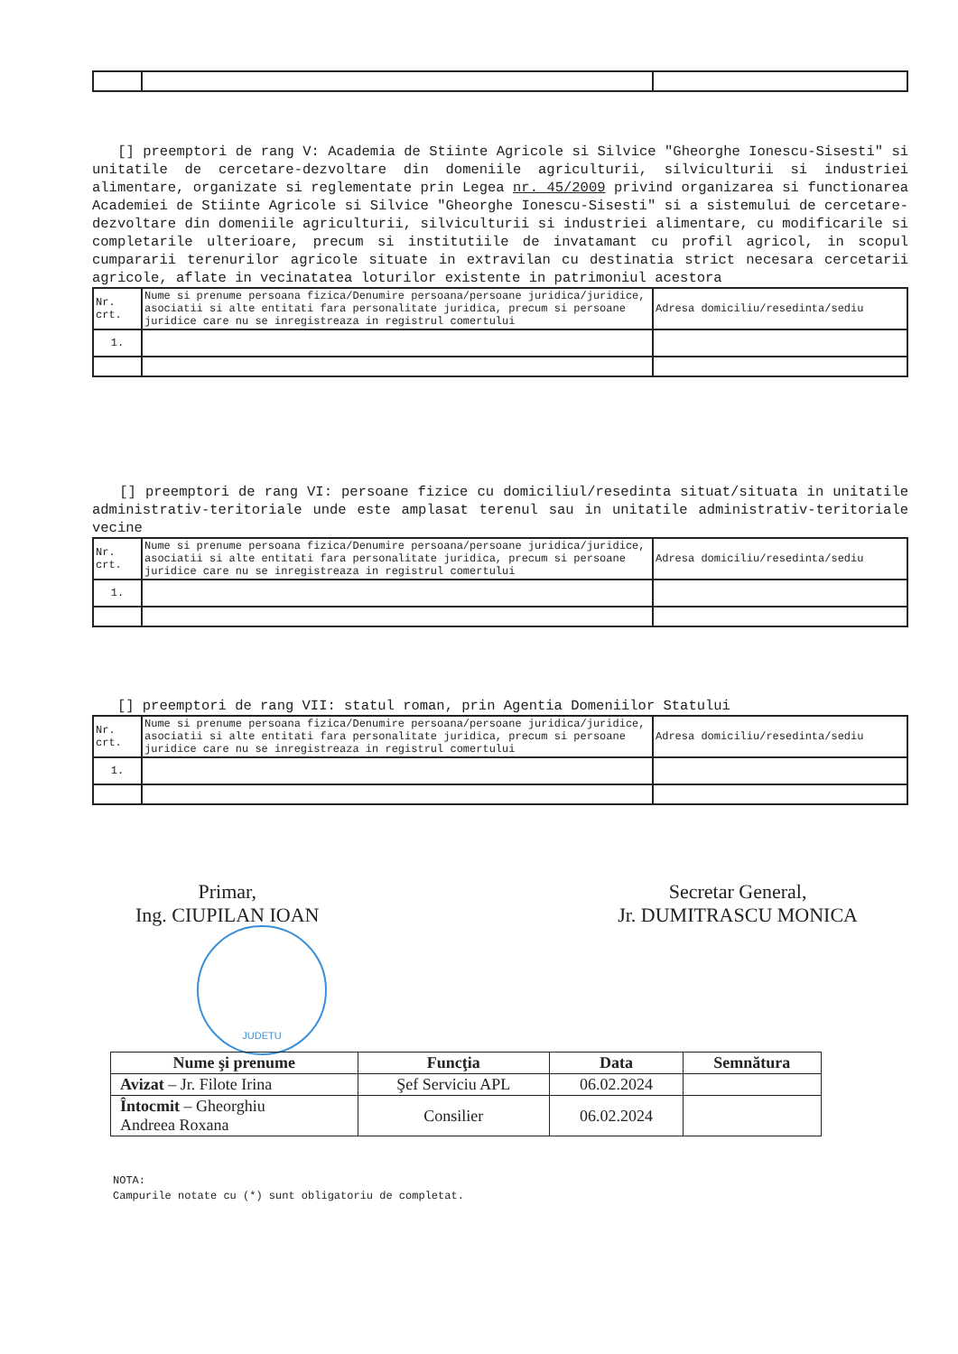[] preemptori de rang V: Academia de Stiinte Agricole si Silvice "Gheorghe Ionescu-Sisesti" si unitatile de cercetare-dezvoltare din domeniile agriculturii, silviculturii si industriei alimentare, organizate si reglementate prin Legea nr. 45/2009 privind organizarea si functionarea Academiei de Stiinte Agricole si Silvice "Gheorghe Ionescu-Sisesti" si a sistemului de cercetare-dezvoltare din domeniile agriculturii, silviculturii si industriei alimentare, cu modificarile si completarile ulterioare, precum si institutiile de invatamant cu profil agricol, in scopul cumpararii terenurilor agricole situate in extravilan cu destinatia strict necesara cercetarii agricole, aflate in vecinatatea loturilor existente in patrimoniul acestora
| Nr. crt. | Nume si prenume persoana fizica/Denumire persoana/persoane juridica/juridice, asociatii si alte entitati fara personalitate juridica, precum si persoane juridice care nu se inregistreaza in registrul comertului | Adresa domiciliu/resedinta/sediu |
| 1. | | |
[] preemptori de rang VI: persoane fizice cu domiciliul/resedinta situat/situata in unitatile administrativ-teritoriale unde este amplasat terenul sau in unitatile administrativ-teritoriale vecine
| Nr. crt. | Nume si prenume persoana fizica/Denumire persoana/persoane juridica/juridice, asociatii si alte entitati fara personalitate juridica, precum si persoane juridice care nu se inregistreaza in registrul comertului | Adresa domiciliu/resedinta/sediu |
| 1. | | |
[] preemptori de rang VII: statul roman, prin Agentia Domeniilor Statului
| Nr. crt. | Nume si prenume persoana fizica/Denumire persoana/persoane juridica/juridice, asociatii si alte entitati fara personalitate juridica, precum si persoane juridice care nu se inregistreaza in registrul comertului | Adresa domiciliu/resedinta/sediu |
| 1. | | |
Primar,
Ing. CIUPILAN IOAN
Secretar General,
Jr. DUMITRASCU MONICA
JUDETU
| Nume şi prenume | Funcţia | Data | Semnătura |
| --- | --- | --- | --- |
| Avizat – Jr. Filote Irina | Şef Serviciu APL | 06.02.2024 | |
| Întocmit – Gheorghiu Andreea Roxana | Consilier | 06.02.2024 | |
NOTA:
Campurile notate cu (*) sunt obligatoriu de completat.